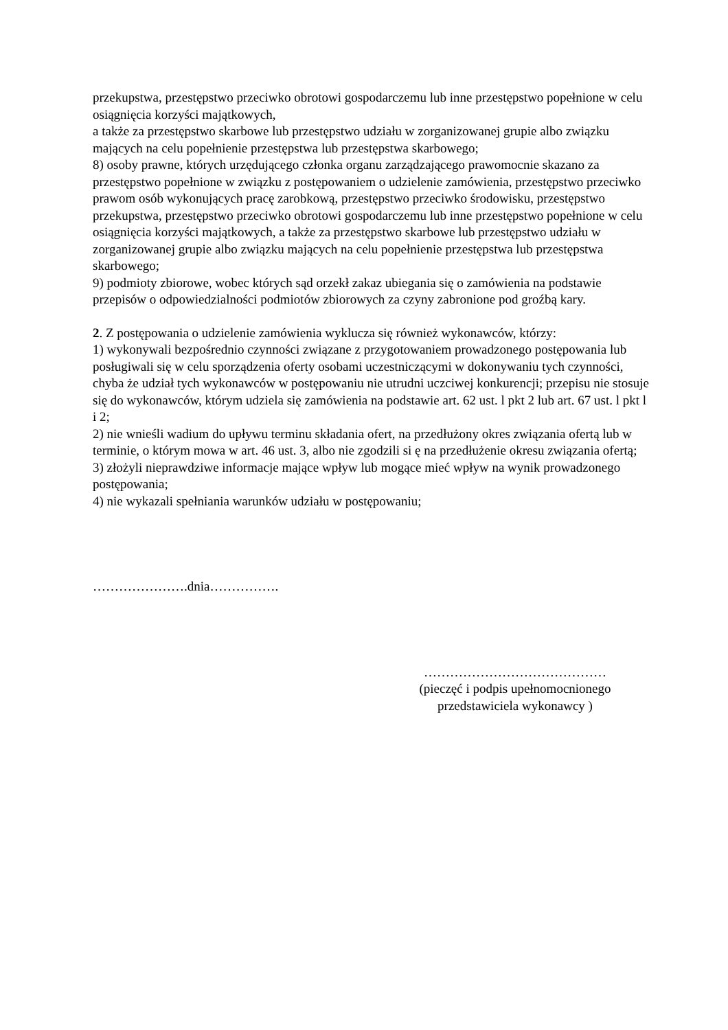przekupstwa, przestępstwo przeciwko obrotowi gospodarczemu lub inne przestępstwo popełnione w celu osiągnięcia korzyści majątkowych,
a także za przestępstwo skarbowe lub przestępstwo udziału w zorganizowanej grupie albo związku mających na celu popełnienie przestępstwa lub przestępstwa skarbowego;
8) osoby prawne, których urzędującego członka organu zarządzającego prawomocnie skazano za przestępstwo popełnione w związku z postępowaniem o udzielenie zamówienia, przestępstwo przeciwko prawom osób wykonujących pracę zarobkową, przestępstwo przeciwko środowisku, przestępstwo przekupstwa, przestępstwo przeciwko obrotowi gospodarczemu lub inne przestępstwo popełnione w celu osiągnięcia korzyści majątkowych, a także za przestępstwo skarbowe lub przestępstwo udziału w zorganizowanej grupie albo związku mających na celu popełnienie przestępstwa lub przestępstwa skarbowego;
9) podmioty zbiorowe, wobec których sąd orzekł zakaz ubiegania się o zamówienia na podstawie przepisów o odpowiedzialności podmiotów zbiorowych za czyny zabronione pod groźbą kary.
2. Z postępowania o udzielenie zamówienia wyklucza się również wykonawców, którzy:
1) wykonywali bezpośrednio czynności związane z przygotowaniem prowadzonego postępowania lub posługiwali się w celu sporządzenia oferty osobami uczestniczącymi w dokonywaniu tych czynności, chyba że udział tych wykonawców w postępowaniu nie utrudni uczciwej konkurencji; przepisu nie stosuje się do wykonawców, którym udziela się zamówienia na podstawie art. 62 ust. l pkt 2 lub art. 67 ust. l pkt l i 2;
2) nie wnieśli wadium do upływu terminu składania ofert, na przedłużony okres związania ofertą lub w terminie, o którym mowa w art. 46 ust. 3, albo nie zgodzili si ę na przedłużenie okresu związania ofertą;
3) złożyli nieprawdziwe informacje mające wpływ lub mogące mieć wpływ na wynik prowadzonego postępowania;
4) nie wykazali spełniania warunków udziału w postępowaniu;
………………….dnia…………….
……………………………………
(pieczęć i podpis upełnomocnionego
przedstawiciela wykonawcy )